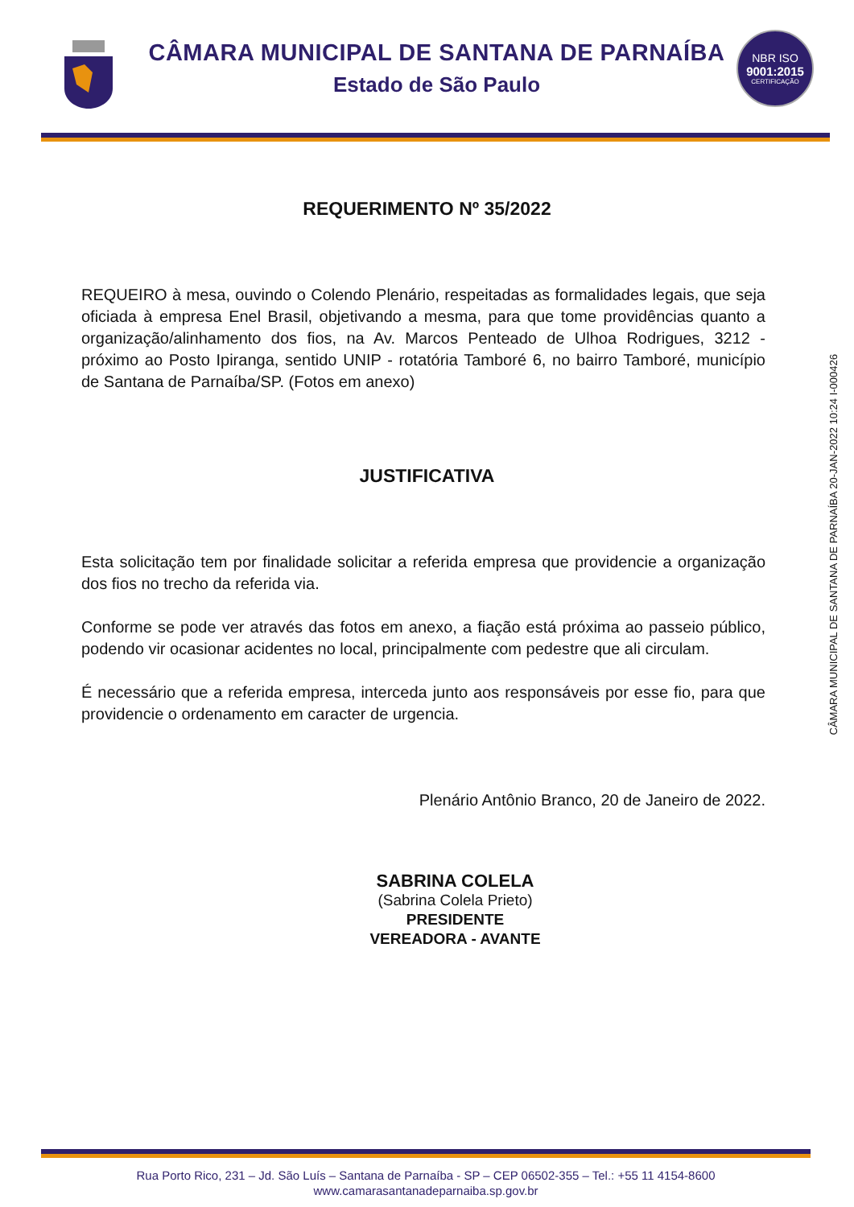CÂMARA MUNICIPAL DE SANTANA DE PARNAÍBA
Estado de São Paulo
NBR ISO
9001:2015
CERTIFICAÇÃO
REQUERIMENTO Nº 35/2022
REQUEIRO à mesa, ouvindo o Colendo Plenário, respeitadas as formalidades legais, que seja oficiada à empresa Enel Brasil, objetivando a mesma, para que tome providências quanto a organização/alinhamento dos fios, na Av. Marcos Penteado de Ulhoa Rodrigues, 3212 - próximo ao Posto Ipiranga, sentido UNIP - rotatória Tamboré 6, no bairro Tamboré, município de Santana de Parnaíba/SP. (Fotos em anexo)
JUSTIFICATIVA
Esta solicitação tem por finalidade solicitar a referida empresa que providencie a organização dos fios no trecho da referida via.
Conforme se pode ver através das fotos em anexo, a fiação está próxima ao passeio público, podendo vir ocasionar acidentes no local, principalmente com pedestre que ali circulam.
É necessário que a referida empresa, interceda junto aos responsáveis por esse fio, para que providencie o ordenamento em caracter de urgencia.
Plenário Antônio Branco, 20 de Janeiro de 2022.
SABRINA COLELA
(Sabrina Colela Prieto)
PRESIDENTE
VEREADORA - AVANTE
CÂMARA MUNICIPAL DE SANTANA DE PARNAÍBA 20-JAN-2022 10:24 I-000426
Rua Porto Rico, 231 – Jd. São Luís – Santana de Parnaíba - SP – CEP 06502-355 – Tel.: +55 11 4154-8600
www.camarasantanadeparnaiba.sp.gov.br